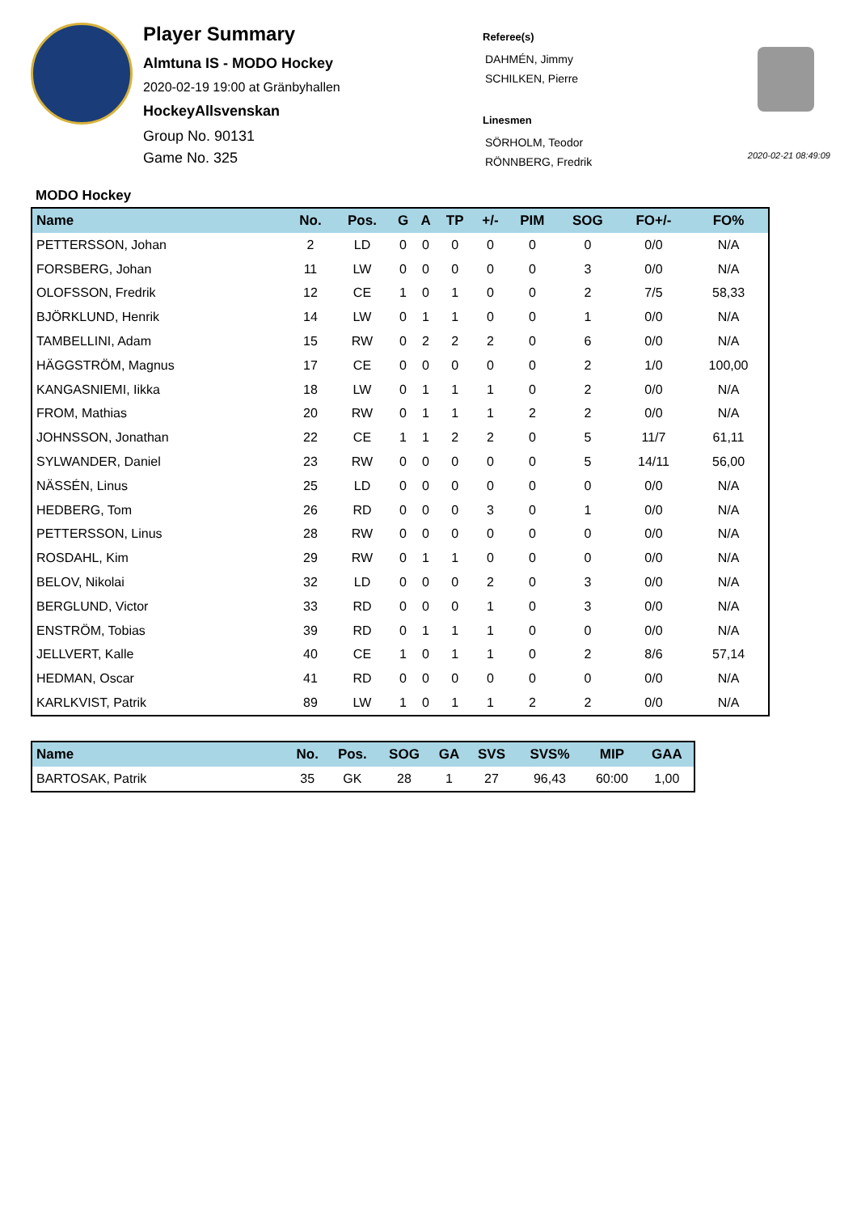Player Summary
Almtuna IS - MODO Hockey
2020-02-19 19:00 at Gränbyhallen
HockeyAllsvenskan
Group No. 90131
Game No. 325
Referee(s)
DAHMÉN, Jimmy
SCHILKEN, Pierre
Linesmen
SÖRHOLM, Teodor
RÖNNBERG, Fredrik
2020-02-21 08:49:09
MODO Hockey
| Name | No. | Pos. | G | A | TP | +/- | PIM | SOG | FO+/- | FO% |
| --- | --- | --- | --- | --- | --- | --- | --- | --- | --- | --- |
| PETTERSSON, Johan | 2 | LD | 0 | 0 | 0 | 0 | 0 | 0 | 0/0 | N/A |
| FORSBERG, Johan | 11 | LW | 0 | 0 | 0 | 0 | 0 | 3 | 0/0 | N/A |
| OLOFSSON, Fredrik | 12 | CE | 1 | 0 | 1 | 0 | 0 | 2 | 7/5 | 58,33 |
| BJÖRKLUND, Henrik | 14 | LW | 0 | 1 | 1 | 0 | 0 | 1 | 0/0 | N/A |
| TAMBELLINI, Adam | 15 | RW | 0 | 2 | 2 | 2 | 0 | 6 | 0/0 | N/A |
| HÄGGSTRÖM, Magnus | 17 | CE | 0 | 0 | 0 | 0 | 0 | 2 | 1/0 | 100,00 |
| KANGASNIEMI, Iikka | 18 | LW | 0 | 1 | 1 | 1 | 0 | 2 | 0/0 | N/A |
| FROM, Mathias | 20 | RW | 0 | 1 | 1 | 1 | 2 | 2 | 0/0 | N/A |
| JOHNSSON, Jonathan | 22 | CE | 1 | 1 | 2 | 2 | 0 | 5 | 11/7 | 61,11 |
| SYLWANDER, Daniel | 23 | RW | 0 | 0 | 0 | 0 | 0 | 5 | 14/11 | 56,00 |
| NÄSSÉN, Linus | 25 | LD | 0 | 0 | 0 | 0 | 0 | 0 | 0/0 | N/A |
| HEDBERG, Tom | 26 | RD | 0 | 0 | 0 | 3 | 0 | 1 | 0/0 | N/A |
| PETTERSSON, Linus | 28 | RW | 0 | 0 | 0 | 0 | 0 | 0 | 0/0 | N/A |
| ROSDAHL, Kim | 29 | RW | 0 | 1 | 1 | 0 | 0 | 0 | 0/0 | N/A |
| BELOV, Nikolai | 32 | LD | 0 | 0 | 0 | 2 | 0 | 3 | 0/0 | N/A |
| BERGLUND, Victor | 33 | RD | 0 | 0 | 0 | 1 | 0 | 3 | 0/0 | N/A |
| ENSTRÖM, Tobias | 39 | RD | 0 | 1 | 1 | 1 | 0 | 0 | 0/0 | N/A |
| JELLVERT, Kalle | 40 | CE | 1 | 0 | 1 | 1 | 0 | 2 | 8/6 | 57,14 |
| HEDMAN, Oscar | 41 | RD | 0 | 0 | 0 | 0 | 0 | 0 | 0/0 | N/A |
| KARLKVIST, Patrik | 89 | LW | 1 | 0 | 1 | 1 | 2 | 2 | 0/0 | N/A |
| Name | No. | Pos. | SOG | GA | SVS | SVS% | MIP | GAA |
| --- | --- | --- | --- | --- | --- | --- | --- | --- |
| BARTOSAK, Patrik | 35 | GK | 28 | 1 | 27 | 96,43 | 60:00 | 1,00 |